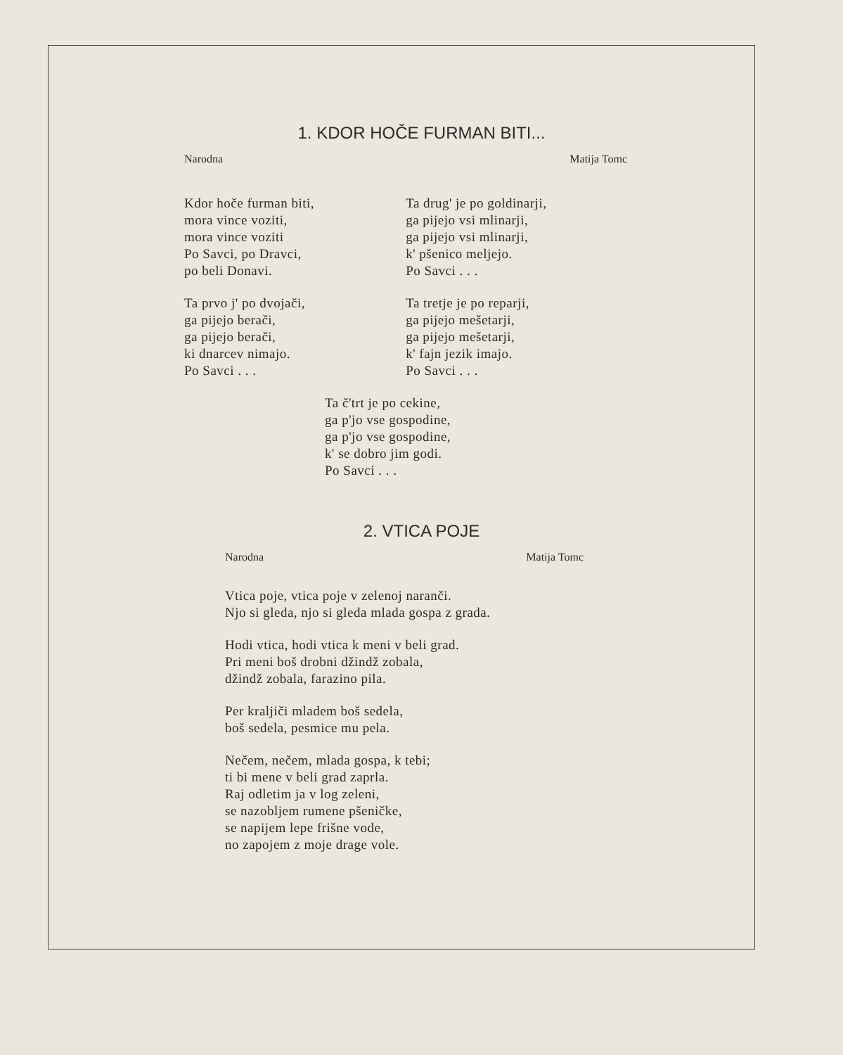1. KDOR HOČE FURMAN BITI...
Narodna Matija Tomc
Kdor hoče furman biti,
mora vince voziti,
mora vince voziti
Po Savci, po Dravci,
po beli Donavi.
Ta prvo j' po dvojači,
ga pijejo berači,
ga pijejo berači,
ki dnarcev nimajo.
Po Savci . . .
Ta drug' je po goldinarji,
ga pijejo vsi mlinarji,
ga pijejo vsi mlinarji,
k' pšenico meljejo.
Po Savci . . .
Ta tretje je po reparji,
ga pijejo mešetarji,
ga pijejo mešetarji,
k' fajn jezik imajo.
Po Savci . . .
Ta č'trt je po cekine,
ga p'jo vse gospodine,
ga p'jo vse gospodine,
k' se dobro jim godi.
Po Savci . . .
2. VTICA POJE
Narodna Matija Tomc
Vtica poje, vtica poje v zelenoj naranči.
Njo si gleda, njo si gleda mlada gospa z grada.
Hodi vtica, hodi vtica k meni v beli grad.
Pri meni boš drobni džindž zobala,
džindž zobala, farazino pila.
Per kraljiči mladem boš sedela,
boš sedela, pesmice mu pela.
Nečem, nečem, mlada gospa, k tebi;
ti bi mene v beli grad zaprla.
Raj odletim ja v log zeleni,
se nazobljem rumene pšeničke,
se napijem lepe frišne vode,
no zapojem z moje drage vole.